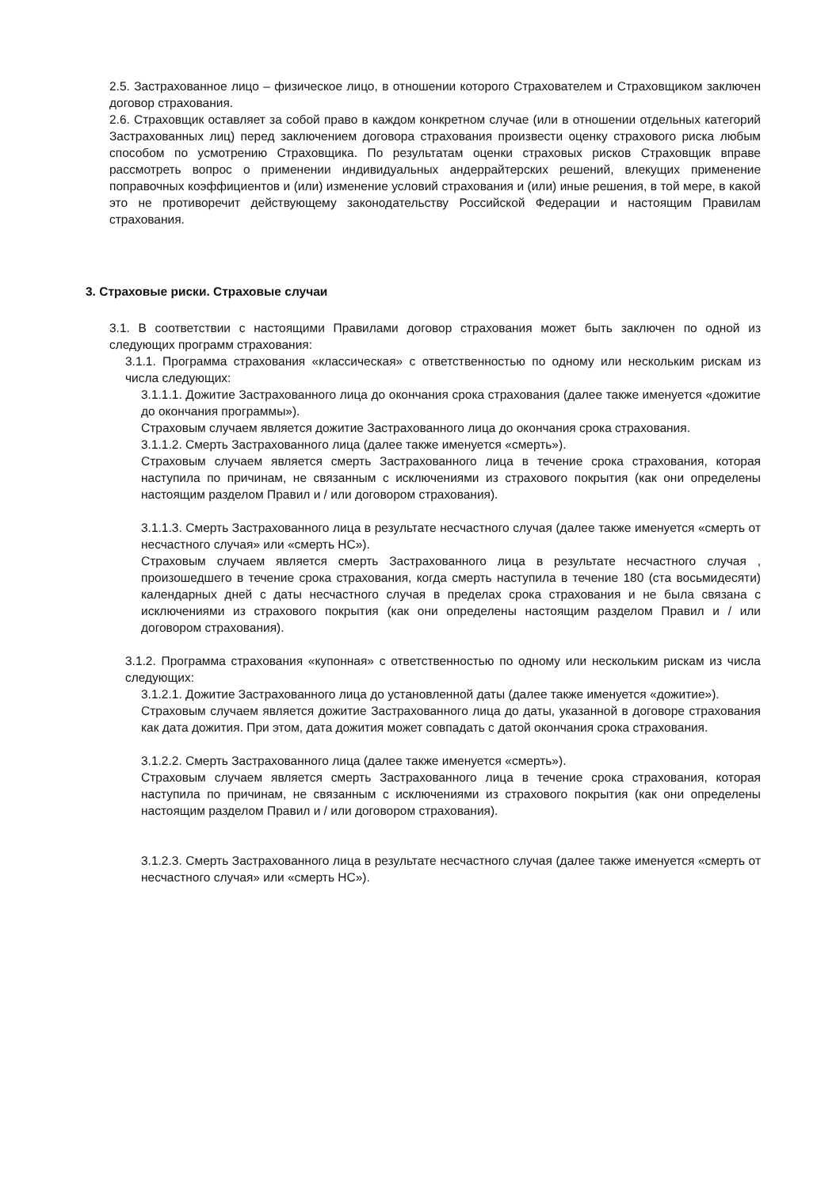2.5. Застрахованное лицо – физическое лицо, в отношении которого Страхователем и Страховщиком заключен договор страхования.
2.6. Страховщик оставляет за собой право в каждом конкретном случае (или в отношении отдельных категорий Застрахованных лиц) перед заключением договора страхования произвести оценку страхового риска любым способом по усмотрению Страховщика. По результатам оценки страховых рисков Страховщик вправе рассмотреть вопрос о применении индивидуальных андеррайтерских решений, влекущих применение поправочных коэффициентов и (или) изменение условий страхования и (или) иные решения, в той мере, в какой это не противоречит действующему законодательству Российской Федерации и настоящим Правилам страхования.
3. Страховые риски. Страховые случаи
3.1. В соответствии с настоящими Правилами договор страхования может быть заключен по одной из следующих программ страхования:
3.1.1. Программа страхования «классическая» с ответственностью по одному или нескольким рискам из числа следующих:
3.1.1.1. Дожитие Застрахованного лица до окончания срока страхования (далее также именуется «дожитие до окончания программы»).
Страховым случаем является дожитие Застрахованного лица до окончания срока страхования.
3.1.1.2. Смерть Застрахованного лица (далее также именуется «смерть»).
Страховым случаем является смерть Застрахованного лица в течение срока страхования, которая наступила по причинам, не связанным с исключениями из страхового покрытия (как они определены настоящим разделом Правил и / или договором страхования).
3.1.1.3. Смерть Застрахованного лица в результате несчастного случая (далее также именуется «смерть от несчастного случая» или «смерть НС»).
Страховым случаем является смерть Застрахованного лица в результате несчастного случая , произошедшего в течение срока страхования, когда смерть наступила в течение 180 (ста восьмидесяти) календарных дней с даты несчастного случая в пределах срока страхования и не была связана с исключениями из страхового покрытия (как они определены настоящим разделом Правил и / или договором страхования).
3.1.2. Программа страхования «купонная» с ответственностью по одному или нескольким рискам из числа следующих:
3.1.2.1. Дожитие Застрахованного лица до установленной даты (далее также именуется «дожитие»).
Страховым случаем является дожитие Застрахованного лица до даты, указанной в договоре страхования как дата дожития. При этом, дата дожития может совпадать с датой окончания срока страхования.
3.1.2.2. Смерть Застрахованного лица (далее также именуется «смерть»).
Страховым случаем является смерть Застрахованного лица в течение срока страхования, которая наступила по причинам, не связанным с исключениями из страхового покрытия (как они определены настоящим разделом Правил и / или договором страхования).
3.1.2.3. Смерть Застрахованного лица в результате несчастного случая (далее также именуется «смерть от несчастного случая» или «смерть НС»).